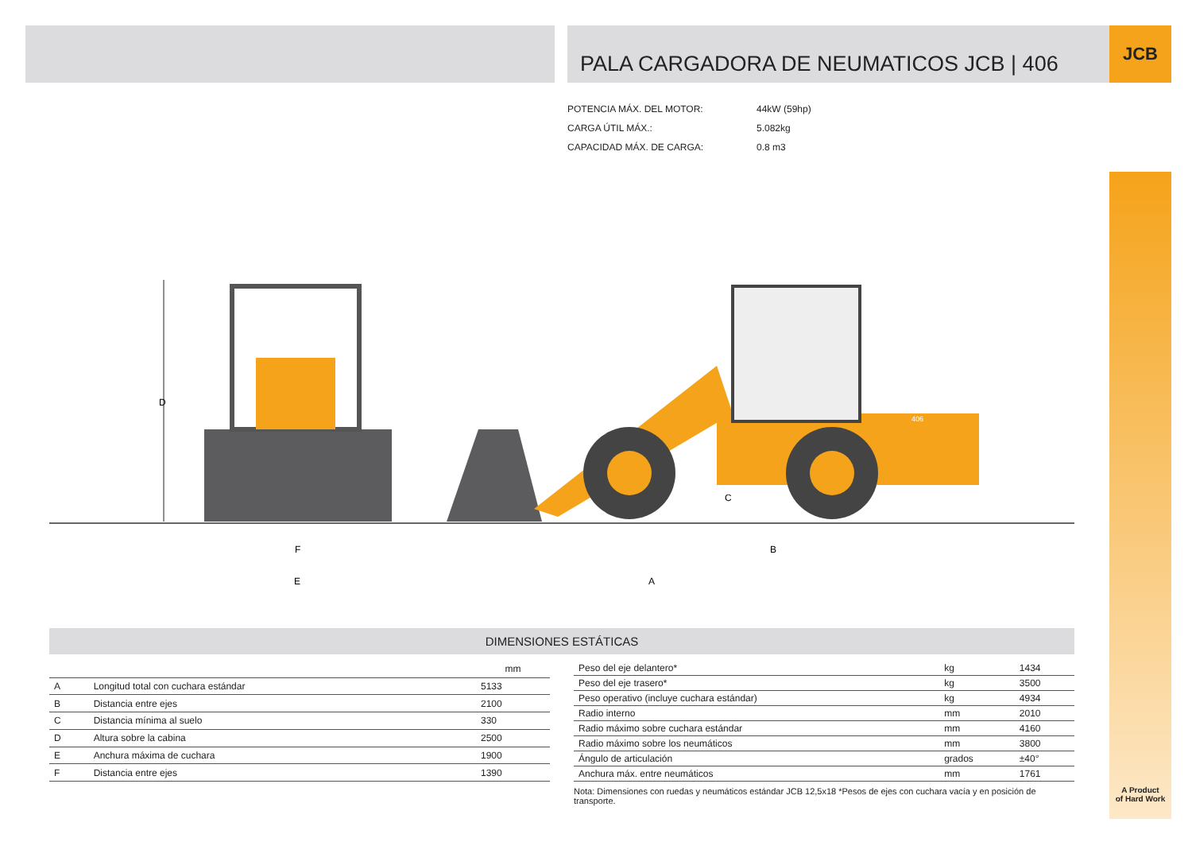PALA CARGADORA DE NEUMATICOS JCB | 406 JCB
| POTENCIA MÁX. DEL MOTOR: | 44kW (59hp) |
| CARGA ÚTIL MÁX.: | 5.082kg |
| CAPACIDAD MÁX. DE CARGA: | 0.8 m3 |
D
406
C
F
E
B
A
DIMENSIONES ESTÁTICAS
| | | mm |
| --- | --- | --- |
| A | Longitud total con cuchara estándar | 5133 |
| B | Distancia entre ejes | 2100 |
| C | Distancia mínima al suelo | 330 |
| D | Altura sobre la cabina | 2500 |
| E | Anchura máxima de cuchara | 1900 |
| F | Distancia entre ejes | 1390 |
| Peso del eje delantero* | kg | 1434 |
| Peso del eje trasero* | kg | 3500 |
| Peso operativo (incluye cuchara estándar) | kg | 4934 |
| Radio interno | mm | 2010 |
| Radio máximo sobre cuchara estándar | mm | 4160 |
| Radio máximo sobre los neumáticos | mm | 3800 |
| Ángulo de articulación | grados | ±40° |
| Anchura máx. entre neumáticos | mm | 1761 |
Nota: Dimensiones con ruedas y neumáticos estándar JCB 12,5x18 *Pesos de ejes con cuchara vacía y en posición de transporte.
A Product
of Hard Work